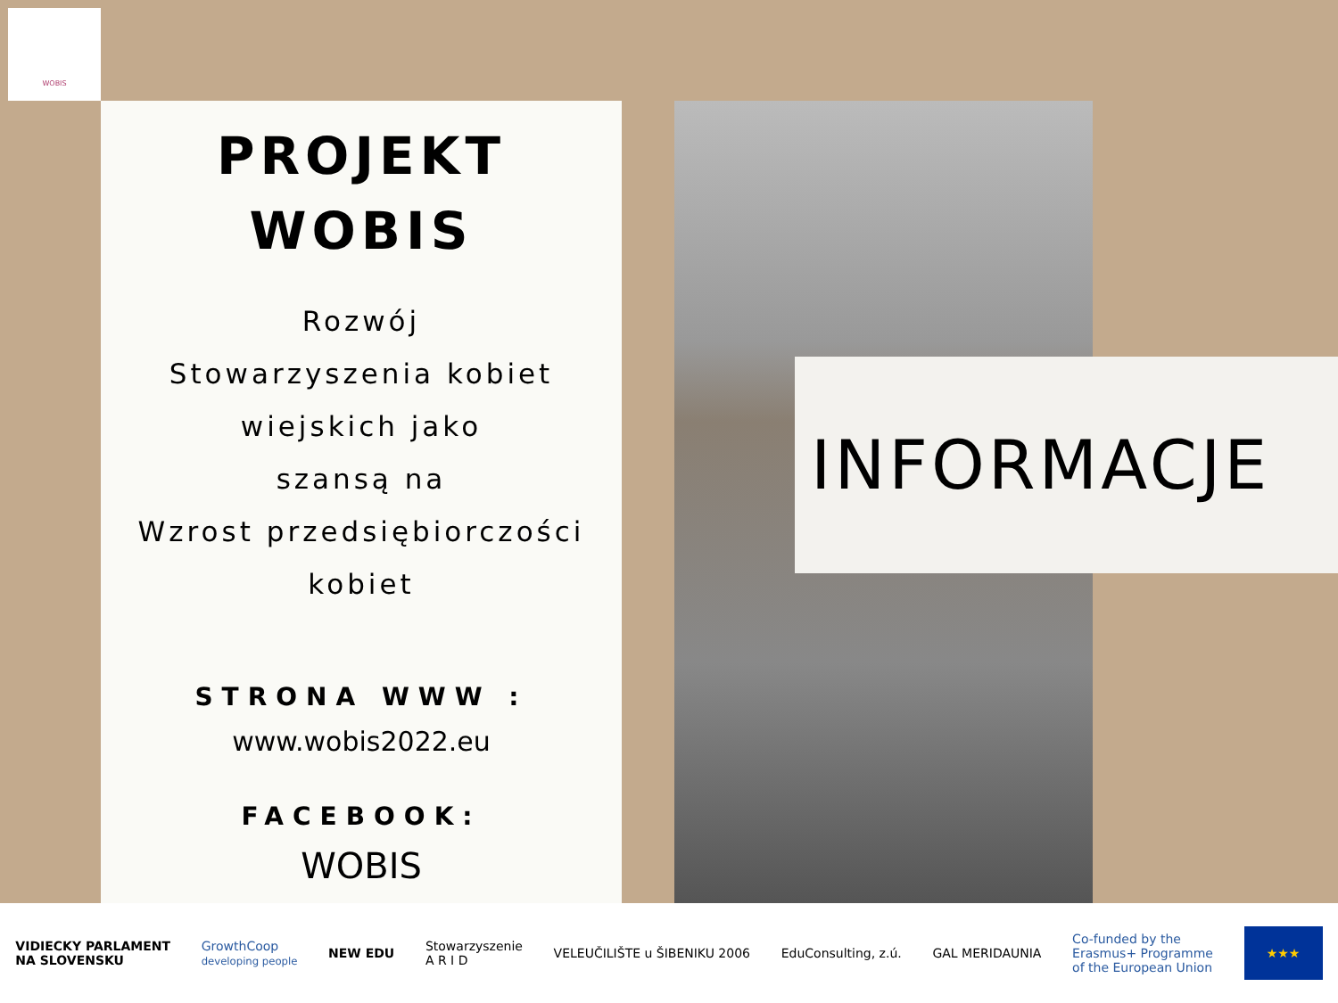WOBIS
PROJEKT
WOBIS
Rozwój
Stowarzyszenia kobiet
wiejskich jako
szansą na
Wzrost przedsiębiorczości
kobiet
STRONA WWW :
www.wobis2022.eu
FACEBOOK:
WOBIS
INFORMACJE
VIDIECKY PARLAMENT
NA SLOVENSKU GrowthCoop
developing people NEW EDU Stowarzyszenie
A R I D VELEUČILIŠTE u ŠIBENIKU 2006 EduConsulting, z.ú. GAL MERIDAUNIA Co-funded by the
Erasmus+ Programme
of the European Union ★★★